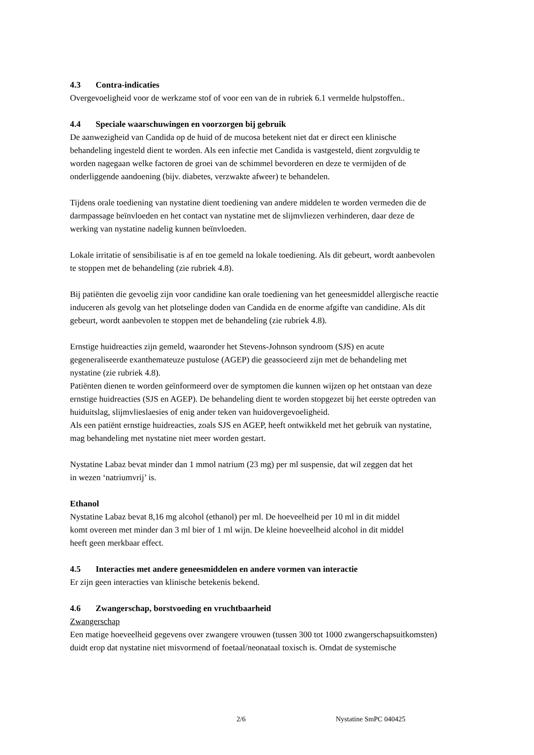4.3 Contra-indicaties
Overgevoeligheid voor de werkzame stof of voor een van de in rubriek 6.1 vermelde hulpstoffen..
4.4 Speciale waarschuwingen en voorzorgen bij gebruik
De aanwezigheid van Candida op de huid of de mucosa betekent niet dat er direct een klinische
behandeling ingesteld dient te worden. Als een infectie met Candida is vastgesteld, dient zorgvuldig te
worden nagegaan welke factoren de groei van de schimmel bevorderen en deze te vermijden of de
onderliggende aandoening (bijv. diabetes, verzwakte afweer) te behandelen.
Tijdens orale toediening van nystatine dient toediening van andere middelen te worden vermeden die de
darmpassage beïnvloeden en het contact van nystatine met de slijmvliezen verhinderen, daar deze de
werking van nystatine nadelig kunnen beïnvloeden.
Lokale irritatie of sensibilisatie is af en toe gemeld na lokale toediening. Als dit gebeurt, wordt aanbevolen
te stoppen met de behandeling (zie rubriek 4.8).
Bij patiënten die gevoelig zijn voor candidine kan orale toediening van het geneesmiddel allergische reactie
induceren als gevolg van het plotselinge doden van Candida en de enorme afgifte van candidine. Als dit
gebeurt, wordt aanbevolen te stoppen met de behandeling (zie rubriek 4.8).
Ernstige huidreacties zijn gemeld, waaronder het Stevens-Johnson syndroom (SJS) en acute
gegeneraliseerde exanthemateuze pustulose (AGEP) die geassocieerd zijn met de behandeling met
nystatine (zie rubriek 4.8).
Patiënten dienen te worden geïnformeerd over de symptomen die kunnen wijzen op het ontstaan van deze
ernstige huidreacties (SJS en AGEP). De behandeling dient te worden stopgezet bij het eerste optreden van
huiduitslag, slijmvlieslaesies of enig ander teken van huidovergevoeligheid.
Als een patiënt ernstige huidreacties, zoals SJS en AGEP, heeft ontwikkeld met het gebruik van nystatine,
mag behandeling met nystatine niet meer worden gestart.
Nystatine Labaz bevat minder dan 1 mmol natrium (23 mg) per ml suspensie, dat wil zeggen dat het
in wezen ‘natriumvrij’ is.
Ethanol
Nystatine Labaz bevat 8,16 mg alcohol (ethanol) per ml. De hoeveelheid per 10 ml in dit middel
komt overeen met minder dan 3 ml bier of 1 ml wijn. De kleine hoeveelheid alcohol in dit middel
heeft geen merkbaar effect.
4.5 Interacties met andere geneesmiddelen en andere vormen van interactie
Er zijn geen interacties van klinische betekenis bekend.
4.6 Zwangerschap, borstvoeding en vruchtbaarheid
Zwangerschap
Een matige hoeveelheid gegevens over zwangere vrouwen (tussen 300 tot 1000 zwangerschapsuitkomsten)
duidt erop dat nystatine niet misvormend of foetaal/neonataal toxisch is. Omdat de systemische
2/6 Nystatine SmPC 040425